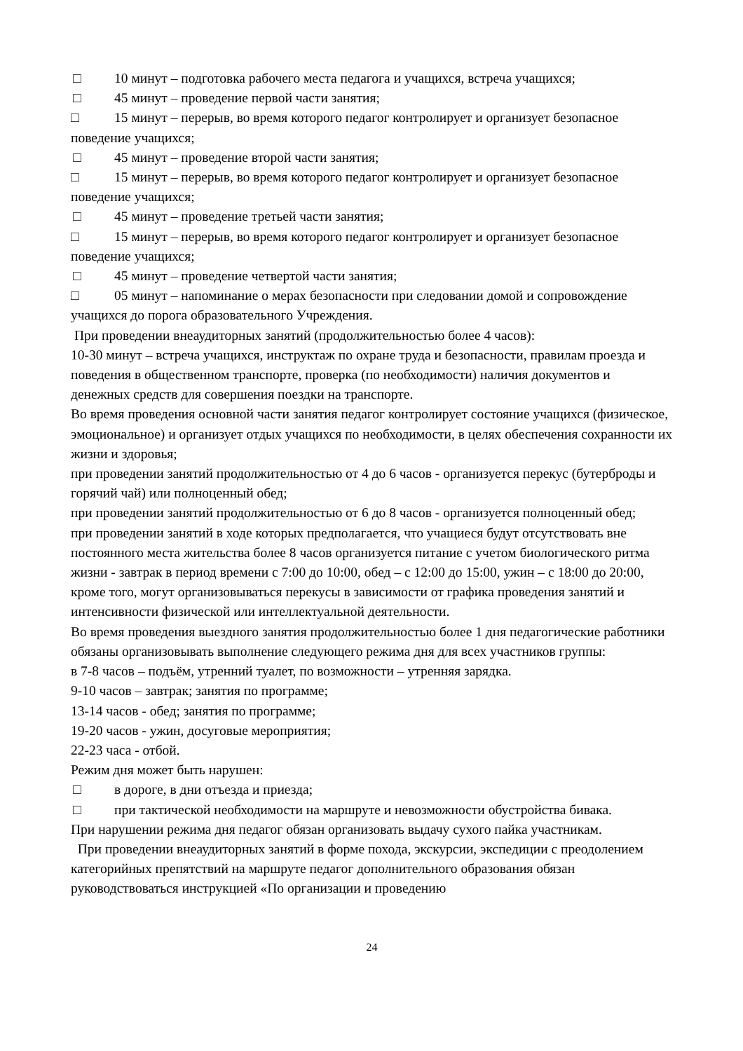□ 10 минут – подготовка рабочего места педагога и учащихся, встреча учащихся;
□ 45 минут – проведение первой части занятия;
□ 15 минут – перерыв, во время которого педагог контролирует и организует безопасное поведение учащихся;
□ 45 минут – проведение второй части занятия;
□ 15 минут – перерыв, во время которого педагог контролирует и организует безопасное поведение учащихся;
□ 45 минут – проведение третьей части занятия;
□ 15 минут – перерыв, во время которого педагог контролирует и организует безопасное поведение учащихся;
□ 45 минут – проведение четвертой части занятия;
□ 05 минут – напоминание о мерах безопасности при следовании домой и сопровождение учащихся до порога образовательного Учреждения.
При проведении внеаудиторных занятий (продолжительностью более 4 часов):
10-30 минут – встреча учащихся, инструктаж по охране труда и безопасности, правилам проезда и поведения в общественном транспорте, проверка (по необходимости) наличия документов и денежных средств для совершения поездки на транспорте.
Во время проведения основной части занятия педагог контролирует состояние учащихся (физическое, эмоциональное) и организует отдых учащихся по необходимости, в целях обеспечения сохранности их жизни и здоровья;
при проведении занятий продолжительностью от 4 до 6 часов - организуется перекус (бутерброды и горячий чай) или полноценный обед;
при проведении занятий продолжительностью от 6 до 8 часов - организуется полноценный обед;
при проведении занятий в ходе которых предполагается, что учащиеся будут отсутствовать вне постоянного места жительства более 8 часов организуется питание с учетом биологического ритма жизни - завтрак в период времени с 7:00 до 10:00, обед – с 12:00 до 15:00, ужин – с 18:00 до 20:00, кроме того, могут организовываться перекусы в зависимости от графика проведения занятий и интенсивности физической или интеллектуальной деятельности.
Во время проведения выездного занятия продолжительностью более 1 дня педагогические работники обязаны организовывать выполнение следующего режима дня для всех участников группы:
в 7-8 часов – подъём, утренний туалет, по возможности – утренняя зарядка.
9-10 часов – завтрак; занятия по программе;
13-14 часов - обед; занятия по программе;
19-20 часов - ужин, досуговые мероприятия;
22-23 часа - отбой.
Режим дня может быть нарушен:
□ в дороге, в дни отъезда и приезда;
□ при тактической необходимости на маршруте и невозможности обустройства бивака.
При нарушении режима дня педагог обязан организовать выдачу сухого пайка участникам.
При проведении внеаудиторных занятий в форме похода, экскурсии, экспедиции с преодолением категорийных препятствий на маршруте педагог дополнительного образования обязан руководствоваться инструкцией «По организации и проведению
24